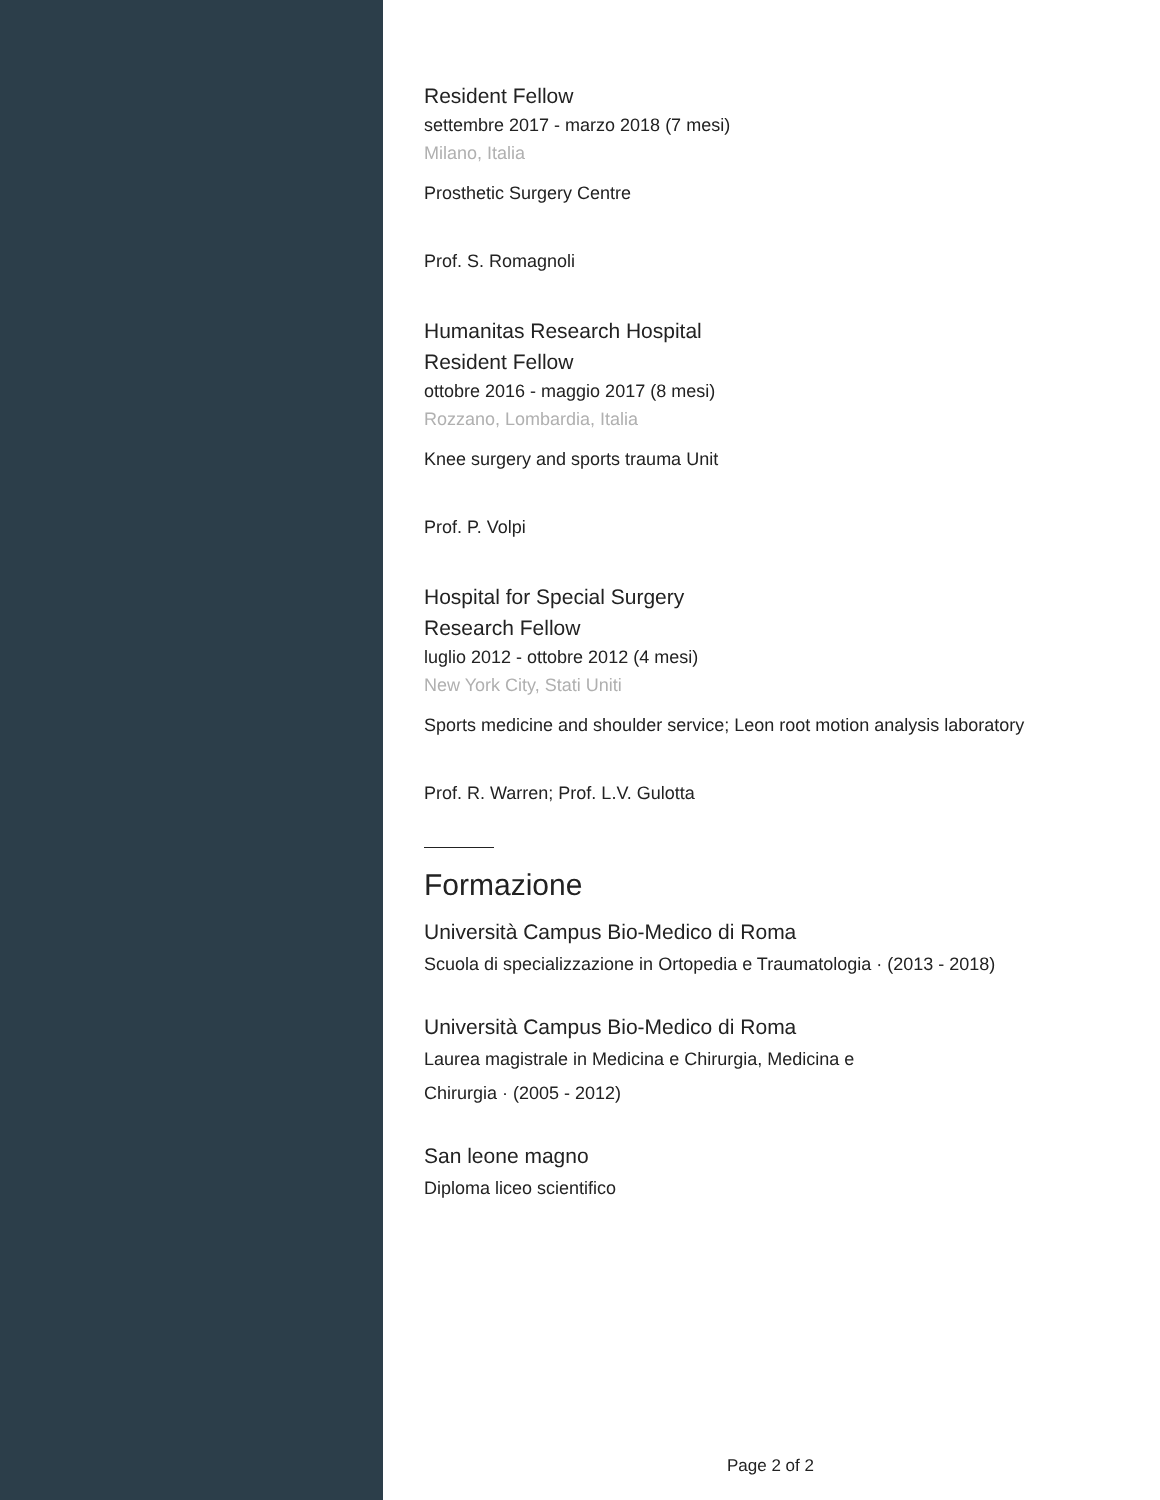Resident Fellow
settembre 2017 - marzo 2018 (7 mesi)
Milano, Italia
Prosthetic Surgery Centre
Prof. S. Romagnoli
Humanitas Research Hospital
Resident Fellow
ottobre 2016 - maggio 2017 (8 mesi)
Rozzano, Lombardia, Italia
Knee surgery and sports trauma Unit
Prof. P. Volpi
Hospital for Special Surgery
Research Fellow
luglio 2012 - ottobre 2012 (4 mesi)
New York City, Stati Uniti
Sports medicine and shoulder service; Leon root motion analysis laboratory
Prof. R. Warren; Prof. L.V. Gulotta
Formazione
Università Campus Bio-Medico di Roma
Scuola di specializzazione in Ortopedia e Traumatologia · (2013 - 2018)
Università Campus Bio-Medico di Roma
Laurea magistrale in Medicina e Chirurgia, Medicina e
Chirurgia · (2005 - 2012)
San leone magno
Diploma liceo scientifico
Page 2 of 2